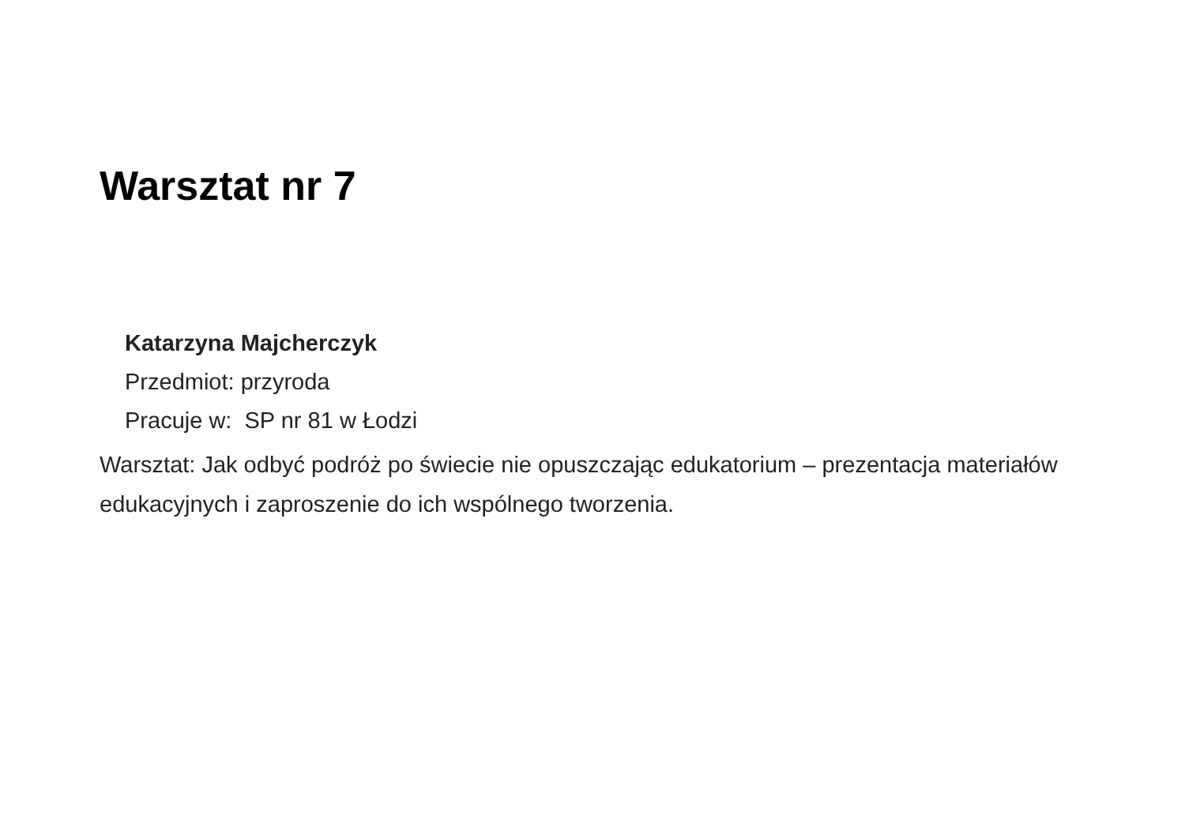Warsztat nr 7
Katarzyna Majcherczyk
Przedmiot: przyroda
Pracuje w: SP nr 81 w Łodzi
Warsztat: Jak odbyć podróż po świecie nie opuszczając edukatorium – prezentacja materiałów edukacyjnych i zaproszenie do ich wspólnego tworzenia.